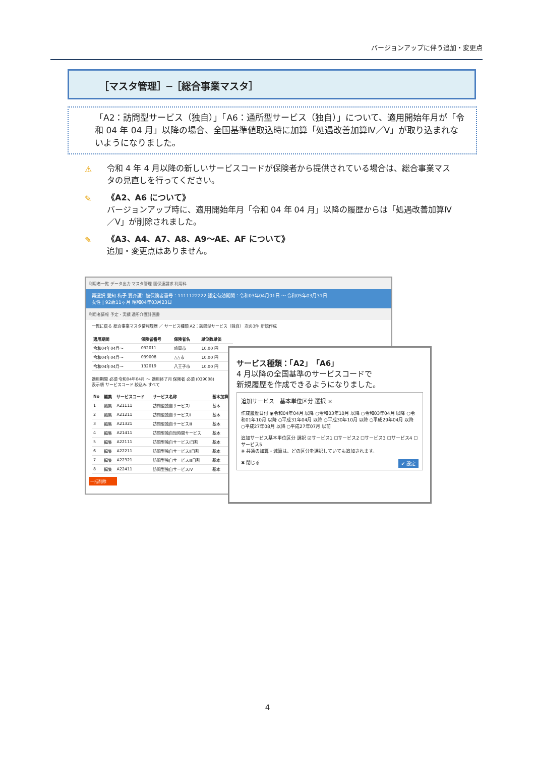バージョンアップに伴う追加・変更点
［マスタ管理］─［総合事業マスタ］
「A2：訪問型サービス（独自）」「A6：通所型サービス（独自）」について、適用開始年月が「令和 04 年 04 月」以降の場合、全国基準値取込時に加算「処遇改善加算Ⅳ／Ⅴ」が取り込まれないようになりました。
⚠ 令和 4 年 4 月以降の新しいサービスコードが保険者から提供されている場合は、総合事業マスタの見直しを行ってください。
✎ 《A2、A6 について》
バージョンアップ時に、適用開始年月「令和 04 年 04 月」以降の履歴からは「処遇改善加算Ⅳ／Ⅴ」が削除されました。
✎ 《A3、A4、A7、A8、A9～AE、AF について》
追加・変更点はありません。
利用者一覧 データ出力 マスタ管理 国保連請求 利用料
再選択 愛知 梅子 要介護1 被保険者番号：1111122222 認定有効期間：令和03年04月01日 ～ 令和05年03月31日
女性 | 92歳11ヶ月 昭和04年03月23日
利用者情報 予定・実績 通所介護計画書
一覧に戻る 総合事業マスタ情報履歴 ／ サービス種類 A2：訪問型サービス（独自） 次の3件 新規作成
| 適用期間 | 保険者番号 | 保険者名 | 単位数単価 |
| --- | --- | --- | --- |
| 令和04年04月～ | 032011 | 盛岡市 | 10.00 円 |
| 令和04年04月～ | 039008 | △△市 | 10.00 円 |
| 令和04年04月～ | 132019 | 八王子市 | 10.00 円 |
適用期間 必須 令和04年04月 ～ 適用終了月 保険者 必須 (039008)
表示順 サービスコード 絞込み すべて
| No | 編集 | サービスコード | サービス名称 | 基本加算 |
| --- | --- | --- | --- | --- |
| 1 | 編集 | A21111 | 訪問型独自サービスⅠ | 基本 |
| 2 | 編集 | A21211 | 訪問型独自サービスⅡ | 基本 |
| 3 | 編集 | A21321 | 訪問型独自サービスⅢ | 基本 |
| 4 | 編集 | A21411 | 訪問型独自短時間サービス | 基本 |
| 5 | 編集 | A22111 | 訪問型独自サービスⅠ日割 | 基本 |
| 6 | 編集 | A22211 | 訪問型独自サービスⅡ日割 | 基本 |
| 7 | 編集 | A22321 | 訪問型独自サービスⅢ日割 | 基本 |
| 8 | 編集 | A22411 | 訪問型独自サービスⅣ | 基本 |
一括削除
サービス種類：「A2」「A6」
4 月以降の全国基準のサービスコードで
新規履歴を作成できるようになりました。
追加サービス　基本単位区分 選択 ×
作成履歴日付 ◉令和04年04月 以降 ○令和03年10月 以降 ○令和03年04月 以降 ○令和01年10月 以降 ○平成31年04月 以降 ○平成30年10月 以降 ○平成29年04月 以降 ○平成27年08月 以降 ○平成27年07月 以前
追加サービス基本単位区分 選択 ☑サービス1 ☐サービス2 ☐サービス3 ☐サービス4 ☐サービス5
※ 共通の加算・減算は、どの区分を選択していても追加されます。
✖ 閉じる ✔ 設定
4